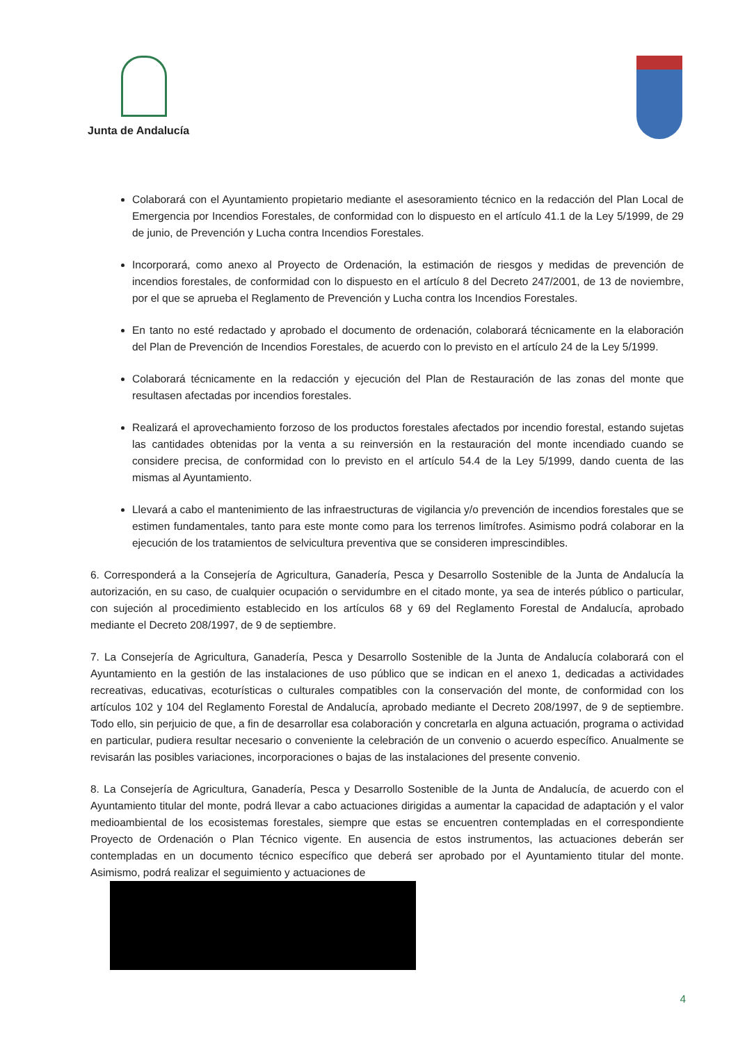Junta de Andalucía
Colaborará con el Ayuntamiento propietario mediante el asesoramiento técnico en la redacción del Plan Local de Emergencia por Incendios Forestales, de conformidad con lo dispuesto en el artículo 41.1 de la Ley 5/1999, de 29 de junio, de Prevención y Lucha contra Incendios Forestales.
Incorporará, como anexo al Proyecto de Ordenación, la estimación de riesgos y medidas de prevención de incendios forestales, de conformidad con lo dispuesto en el artículo 8 del Decreto 247/2001, de 13 de noviembre, por el que se aprueba el Reglamento de Prevención y Lucha contra los Incendios Forestales.
En tanto no esté redactado y aprobado el documento de ordenación, colaborará técnicamente en la elaboración del Plan de Prevención de Incendios Forestales, de acuerdo con lo previsto en el artículo 24 de la Ley 5/1999.
Colaborará técnicamente en la redacción y ejecución del Plan de Restauración de las zonas del monte que resultasen afectadas por incendios forestales.
Realizará el aprovechamiento forzoso de los productos forestales afectados por incendio forestal, estando sujetas las cantidades obtenidas por la venta a su reinversión en la restauración del monte incendiado cuando se considere precisa, de conformidad con lo previsto en el artículo 54.4 de la Ley 5/1999, dando cuenta de las mismas al Ayuntamiento.
Llevará a cabo el mantenimiento de las infraestructuras de vigilancia y/o prevención de incendios forestales que se estimen fundamentales, tanto para este monte como para los terrenos limítrofes. Asimismo podrá colaborar en la ejecución de los tratamientos de selvicultura preventiva que se consideren imprescindibles.
6. Corresponderá a la Consejería de Agricultura, Ganadería, Pesca y Desarrollo Sostenible de la Junta de Andalucía la autorización, en su caso, de cualquier ocupación o servidumbre en el citado monte, ya sea de interés público o particular, con sujeción al procedimiento establecido en los artículos 68 y 69 del Reglamento Forestal de Andalucía, aprobado mediante el Decreto 208/1997, de 9 de septiembre.
7. La Consejería de Agricultura, Ganadería, Pesca y Desarrollo Sostenible de la Junta de Andalucía colaborará con el Ayuntamiento en la gestión de las instalaciones de uso público que se indican en el anexo 1, dedicadas a actividades recreativas, educativas, ecoturísticas o culturales compatibles con la conservación del monte, de conformidad con los artículos 102 y 104 del Reglamento Forestal de Andalucía, aprobado mediante el Decreto 208/1997, de 9 de septiembre. Todo ello, sin perjuicio de que, a fin de desarrollar esa colaboración y concretarla en alguna actuación, programa o actividad en particular, pudiera resultar necesario o conveniente la celebración de un convenio o acuerdo específico. Anualmente se revisarán las posibles variaciones, incorporaciones o bajas de las instalaciones del presente convenio.
8. La Consejería de Agricultura, Ganadería, Pesca y Desarrollo Sostenible de la Junta de Andalucía, de acuerdo con el Ayuntamiento titular del monte, podrá llevar a cabo actuaciones dirigidas a aumentar la capacidad de adaptación y el valor medioambiental de los ecosistemas forestales, siempre que estas se encuentren contempladas en el correspondiente Proyecto de Ordenación o Plan Técnico vigente. En ausencia de estos instrumentos, las actuaciones deberán ser contempladas en un documento técnico específico que deberá ser aprobado por el Ayuntamiento titular del monte. Asimismo, podrá realizar el seguimiento y actuaciones de
4